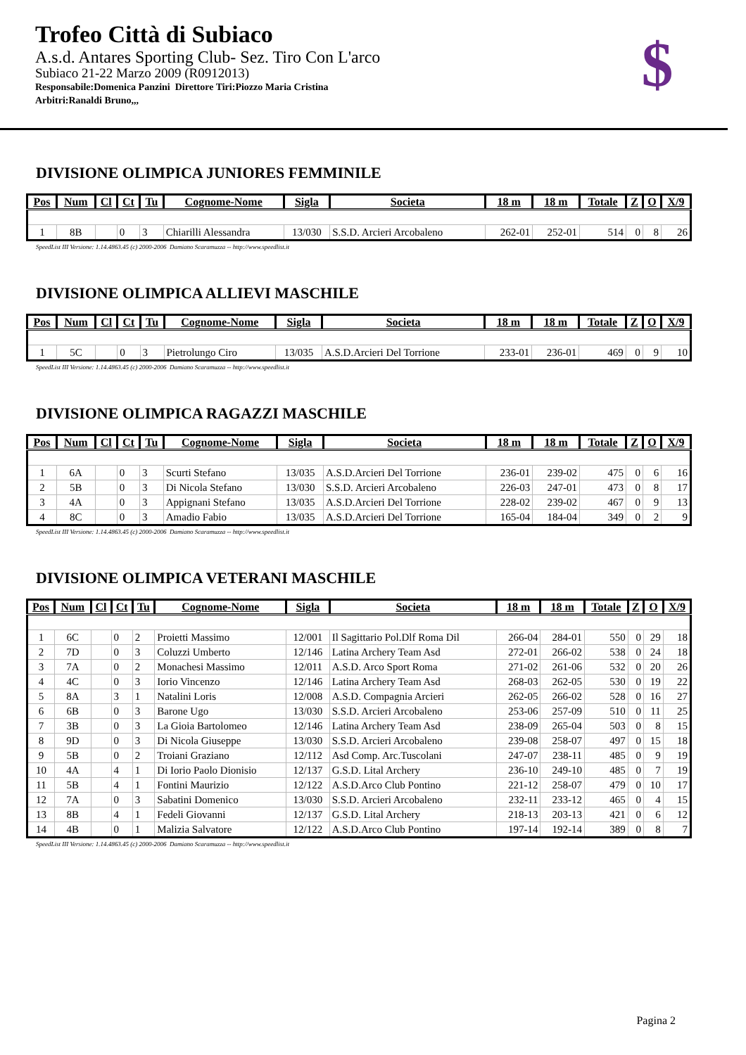Trofeo Città di Subiaco
A.s.d. Antares Sporting Club- Sez. Tiro Con L'arco
Subiaco 21-22 Marzo 2009 (R0912013)
Responsabile:Domenica Panzini Direttore Tiri:Piozzo Maria Cristina
Arbitri:Ranaldi Bruno,,,
$
DIVISIONE OLIMPICA JUNIORES FEMMINILE
| Pos | Num | Cl | Ct | Tu | Cognome-Nome | Sigla | Societa | 18 m | 18 m | Totale | Z | O | X/9 |
| --- | --- | --- | --- | --- | --- | --- | --- | --- | --- | --- | --- | --- | --- |
| 1 | 8B | | 0 | 3 | Chiarilli Alessandra | 13/030 | S.S.D. Arcieri Arcobaleno | 262-01 | 252-01 | 514 | 0 | 8 | 26 |
SpeedList III Versione: 1.14.4863.45 (c) 2000-2006 Damiano Scaramuzza -- http://www.speedlist.it
DIVISIONE OLIMPICA ALLIEVI MASCHILE
| Pos | Num | Cl | Ct | Tu | Cognome-Nome | Sigla | Societa | 18 m | 18 m | Totale | Z | O | X/9 |
| --- | --- | --- | --- | --- | --- | --- | --- | --- | --- | --- | --- | --- | --- |
| 1 | 5C | | 0 | 3 | Pietrolungo Ciro | 13/035 | A.S.D.Arcieri Del Torrione | 233-01 | 236-01 | 469 | 0 | 9 | 10 |
SpeedList III Versione: 1.14.4863.45 (c) 2000-2006 Damiano Scaramuzza -- http://www.speedlist.it
DIVISIONE OLIMPICA RAGAZZI MASCHILE
| Pos | Num | Cl | Ct | Tu | Cognome-Nome | Sigla | Societa | 18 m | 18 m | Totale | Z | O | X/9 |
| --- | --- | --- | --- | --- | --- | --- | --- | --- | --- | --- | --- | --- | --- |
| 1 | 6A | | 0 | 3 | Scurti Stefano | 13/035 | A.S.D.Arcieri Del Torrione | 236-01 | 239-02 | 475 | 0 | 6 | 16 |
| 2 | 5B | | 0 | 3 | Di Nicola Stefano | 13/030 | S.S.D. Arcieri Arcobaleno | 226-03 | 247-01 | 473 | 0 | 8 | 17 |
| 3 | 4A | | 0 | 3 | Appignani Stefano | 13/035 | A.S.D.Arcieri Del Torrione | 228-02 | 239-02 | 467 | 0 | 9 | 13 |
| 4 | 8C | | 0 | 3 | Amadio Fabio | 13/035 | A.S.D.Arcieri Del Torrione | 165-04 | 184-04 | 349 | 0 | 2 | 9 |
SpeedList III Versione: 1.14.4863.45 (c) 2000-2006 Damiano Scaramuzza -- http://www.speedlist.it
DIVISIONE OLIMPICA VETERANI MASCHILE
| Pos | Num | Cl | Ct | Tu | Cognome-Nome | Sigla | Societa | 18 m | 18 m | Totale | Z | O | X/9 |
| --- | --- | --- | --- | --- | --- | --- | --- | --- | --- | --- | --- | --- | --- |
| 1 | 6C | | 0 | 2 | Proietti Massimo | 12/001 | Il Sagittario Pol.Dlf Roma Dil | 266-04 | 284-01 | 550 | 0 | 29 | 18 |
| 2 | 7D | | 0 | 3 | Coluzzi Umberto | 12/146 | Latina Archery Team Asd | 272-01 | 266-02 | 538 | 0 | 24 | 18 |
| 3 | 7A | | 0 | 2 | Monachesi Massimo | 12/011 | A.S.D. Arco Sport Roma | 271-02 | 261-06 | 532 | 0 | 20 | 26 |
| 4 | 4C | | 0 | 3 | Iorio Vincenzo | 12/146 | Latina Archery Team Asd | 268-03 | 262-05 | 530 | 0 | 19 | 22 |
| 5 | 8A | | 3 | 1 | Natalini Loris | 12/008 | A.S.D. Compagnia Arcieri | 262-05 | 266-02 | 528 | 0 | 16 | 27 |
| 6 | 6B | | 0 | 3 | Barone Ugo | 13/030 | S.S.D. Arcieri Arcobaleno | 253-06 | 257-09 | 510 | 0 | 11 | 25 |
| 7 | 3B | | 0 | 3 | La Gioia Bartolomeo | 12/146 | Latina Archery Team Asd | 238-09 | 265-04 | 503 | 0 | 8 | 15 |
| 8 | 9D | | 0 | 3 | Di Nicola Giuseppe | 13/030 | S.S.D. Arcieri Arcobaleno | 239-08 | 258-07 | 497 | 0 | 15 | 18 |
| 9 | 5B | | 0 | 2 | Troiani Graziano | 12/112 | Asd Comp. Arc.Tuscolani | 247-07 | 238-11 | 485 | 0 | 9 | 19 |
| 10 | 4A | | 4 | 1 | Di Iorio Paolo Dionisio | 12/137 | G.S.D. Lital Archery | 236-10 | 249-10 | 485 | 0 | 7 | 19 |
| 11 | 5B | | 4 | 1 | Fontini Maurizio | 12/122 | A.S.D.Arco Club Pontino | 221-12 | 258-07 | 479 | 0 | 10 | 17 |
| 12 | 7A | | 0 | 3 | Sabatini Domenico | 13/030 | S.S.D. Arcieri Arcobaleno | 232-11 | 233-12 | 465 | 0 | 4 | 15 |
| 13 | 8B | | 4 | 1 | Fedeli Giovanni | 12/137 | G.S.D. Lital Archery | 218-13 | 203-13 | 421 | 0 | 6 | 12 |
| 14 | 4B | | 0 | 1 | Malizia Salvatore | 12/122 | A.S.D.Arco Club Pontino | 197-14 | 192-14 | 389 | 0 | 8 | 7 |
SpeedList III Versione: 1.14.4863.45 (c) 2000-2006 Damiano Scaramuzza -- http://www.speedlist.it
Pagina 2